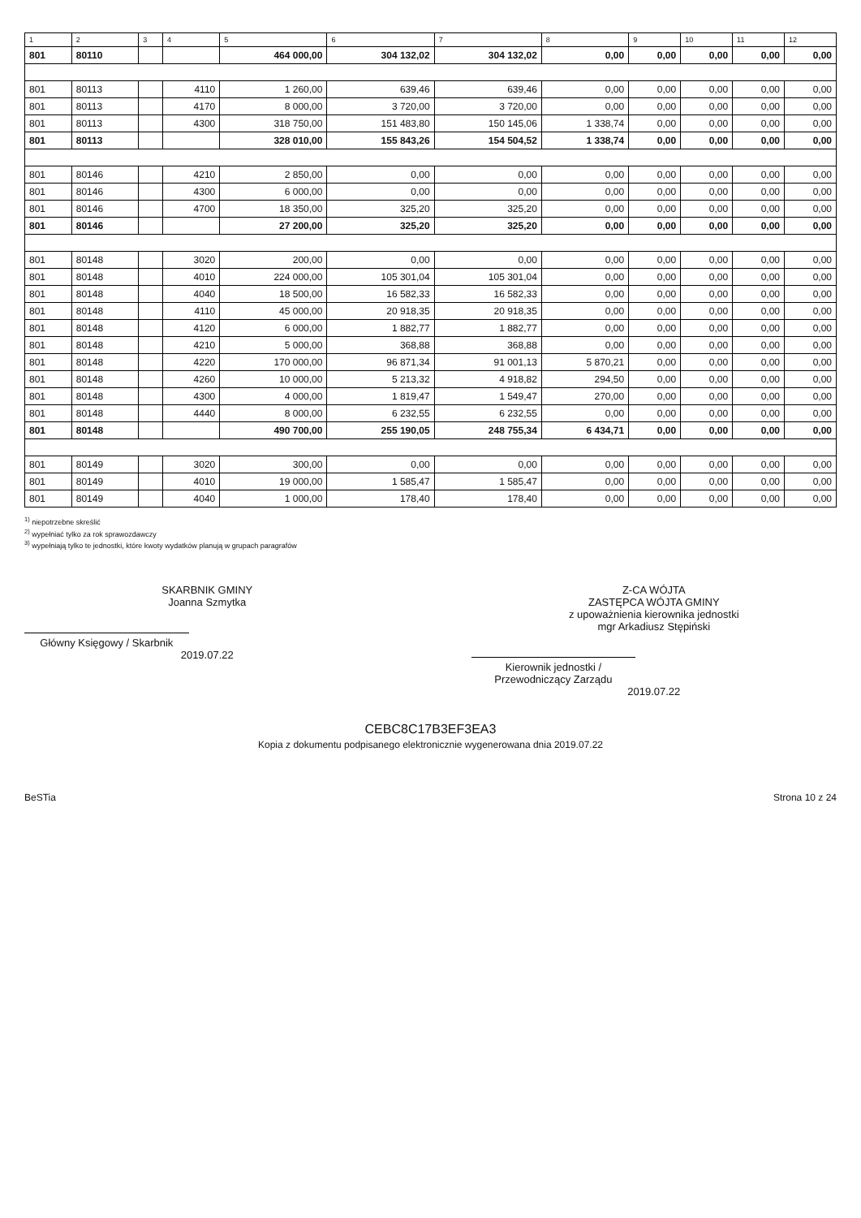| 1 | 2 | 3 | 4 | 5 | 6 | 7 | 8 | 9 | 10 | 11 | 12 |
| --- | --- | --- | --- | --- | --- | --- | --- | --- | --- | --- | --- |
| 801 | 80110 | | | 464 000,00 | 304 132,02 | 304 132,02 | 0,00 | 0,00 | 0,00 | 0,00 | 0,00 |
| 801 | 80113 | | 4110 | 1 260,00 | 639,46 | 639,46 | 0,00 | 0,00 | 0,00 | 0,00 | 0,00 |
| 801 | 80113 | | 4170 | 8 000,00 | 3 720,00 | 3 720,00 | 0,00 | 0,00 | 0,00 | 0,00 | 0,00 |
| 801 | 80113 | | 4300 | 318 750,00 | 151 483,80 | 150 145,06 | 1 338,74 | 0,00 | 0,00 | 0,00 | 0,00 |
| 801 | 80113 | | | 328 010,00 | 155 843,26 | 154 504,52 | 1 338,74 | 0,00 | 0,00 | 0,00 | 0,00 |
| 801 | 80146 | | 4210 | 2 850,00 | 0,00 | 0,00 | 0,00 | 0,00 | 0,00 | 0,00 | 0,00 |
| 801 | 80146 | | 4300 | 6 000,00 | 0,00 | 0,00 | 0,00 | 0,00 | 0,00 | 0,00 | 0,00 |
| 801 | 80146 | | 4700 | 18 350,00 | 325,20 | 325,20 | 0,00 | 0,00 | 0,00 | 0,00 | 0,00 |
| 801 | 80146 | | | 27 200,00 | 325,20 | 325,20 | 0,00 | 0,00 | 0,00 | 0,00 | 0,00 |
| 801 | 80148 | | 3020 | 200,00 | 0,00 | 0,00 | 0,00 | 0,00 | 0,00 | 0,00 | 0,00 |
| 801 | 80148 | | 4010 | 224 000,00 | 105 301,04 | 105 301,04 | 0,00 | 0,00 | 0,00 | 0,00 | 0,00 |
| 801 | 80148 | | 4040 | 18 500,00 | 16 582,33 | 16 582,33 | 0,00 | 0,00 | 0,00 | 0,00 | 0,00 |
| 801 | 80148 | | 4110 | 45 000,00 | 20 918,35 | 20 918,35 | 0,00 | 0,00 | 0,00 | 0,00 | 0,00 |
| 801 | 80148 | | 4120 | 6 000,00 | 1 882,77 | 1 882,77 | 0,00 | 0,00 | 0,00 | 0,00 | 0,00 |
| 801 | 80148 | | 4210 | 5 000,00 | 368,88 | 368,88 | 0,00 | 0,00 | 0,00 | 0,00 | 0,00 |
| 801 | 80148 | | 4220 | 170 000,00 | 96 871,34 | 91 001,13 | 5 870,21 | 0,00 | 0,00 | 0,00 | 0,00 |
| 801 | 80148 | | 4260 | 10 000,00 | 5 213,32 | 4 918,82 | 294,50 | 0,00 | 0,00 | 0,00 | 0,00 |
| 801 | 80148 | | 4300 | 4 000,00 | 1 819,47 | 1 549,47 | 270,00 | 0,00 | 0,00 | 0,00 | 0,00 |
| 801 | 80148 | | 4440 | 8 000,00 | 6 232,55 | 6 232,55 | 0,00 | 0,00 | 0,00 | 0,00 | 0,00 |
| 801 | 80148 | | | 490 700,00 | 255 190,05 | 248 755,34 | 6 434,71 | 0,00 | 0,00 | 0,00 | 0,00 |
| 801 | 80149 | | 3020 | 300,00 | 0,00 | 0,00 | 0,00 | 0,00 | 0,00 | 0,00 | 0,00 |
| 801 | 80149 | | 4010 | 19 000,00 | 1 585,47 | 1 585,47 | 0,00 | 0,00 | 0,00 | 0,00 | 0,00 |
| 801 | 80149 | | 4040 | 1 000,00 | 178,40 | 178,40 | 0,00 | 0,00 | 0,00 | 0,00 | 0,00 |
<sup>1)</sup> niepotrzebne skreślić
<sup>2)</sup> wypełniać tylko za rok sprawozdawczy
<sup>3)</sup> wypełniają tylko te jednostki, które kwoty wydatków planują w grupach paragrafów
SKARBNIK GMINY
Joanna Szmytka
Główny Księgowy / Skarbnik
2019.07.22
Z-CA WÓJTA
ZASTĘPCA WÓJTA GMINY
z upoważnienia kierownika jednostki
mgr Arkadiusz Stępiński
Kierownik jednostki / Przewodniczący Zarządu
2019.07.22
CEBC8C17B3EF3EA3
Kopia z dokumentu podpisanego elektronicznie wygenerowana dnia 2019.07.22
BeSTia Strona 10 z 24